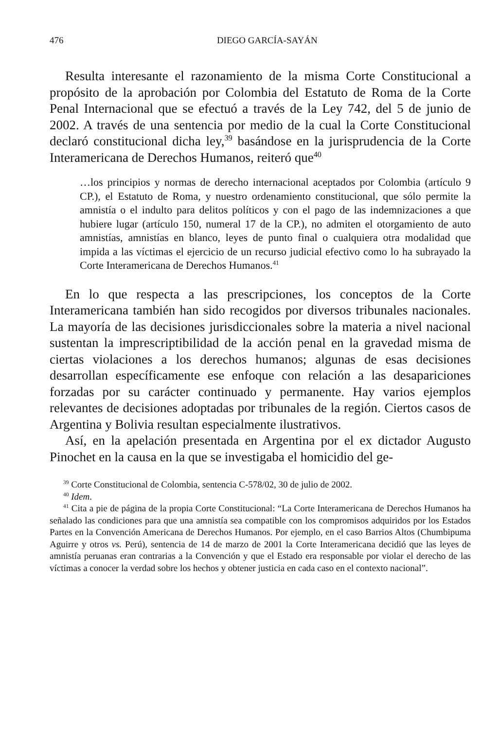476 DIEGO GARCÍA-SAYÁN
Resulta interesante el razonamiento de la misma Corte Constitucional a propósito de la aprobación por Colombia del Estatuto de Roma de la Corte Penal Internacional que se efectuó a través de la Ley 742, del 5 de junio de 2002. A través de una sentencia por medio de la cual la Corte Constitucional declaró constitucional dicha ley,<sup>39</sup> basándose en la jurisprudencia de la Corte Interamericana de Derechos Humanos, reiteró que<sup>40</sup>
…los principios y normas de derecho internacional aceptados por Colombia (artículo 9 CP.), el Estatuto de Roma, y nuestro ordenamiento constitucional, que sólo permite la amnistía o el indulto para delitos políticos y con el pago de las indemnizaciones a que hubiere lugar (artículo 150, numeral 17 de la CP.), no admiten el otorgamiento de auto amnistías, amnistías en blanco, leyes de punto final o cualquiera otra modalidad que impida a las víctimas el ejercicio de un recurso judicial efectivo como lo ha subrayado la Corte Interamericana de Derechos Humanos.<sup>41</sup>
En lo que respecta a las prescripciones, los conceptos de la Corte Interamericana también han sido recogidos por diversos tribunales nacionales. La mayoría de las decisiones jurisdiccionales sobre la materia a nivel nacional sustentan la imprescriptibilidad de la acción penal en la gravedad misma de ciertas violaciones a los derechos humanos; algunas de esas decisiones desarrollan específicamente ese enfoque con relación a las desapariciones forzadas por su carácter continuado y permanente. Hay varios ejemplos relevantes de decisiones adoptadas por tribunales de la región. Ciertos casos de Argentina y Bolivia resultan especialmente ilustrativos.
Así, en la apelación presentada en Argentina por el ex dictador Augusto Pinochet en la causa en la que se investigaba el homicidio del ge-
<sup>39</sup> Corte Constitucional de Colombia, sentencia C-578/02, 30 de julio de 2002.
<sup>40</sup> Idem.
<sup>41</sup> Cita a pie de página de la propia Corte Constitucional: “La Corte Interamericana de Derechos Humanos ha señalado las condiciones para que una amnistía sea compatible con los compromisos adquiridos por los Estados Partes en la Convención Americana de Derechos Humanos. Por ejemplo, en el caso Barrios Altos (Chumbipuma Aguirre y otros vs. Perú), sentencia de 14 de marzo de 2001 la Corte Interamericana decidió que las leyes de amnistía peruanas eran contrarias a la Convención y que el Estado era responsable por violar el derecho de las víctimas a conocer la verdad sobre los hechos y obtener justicia en cada caso en el contexto nacional”.